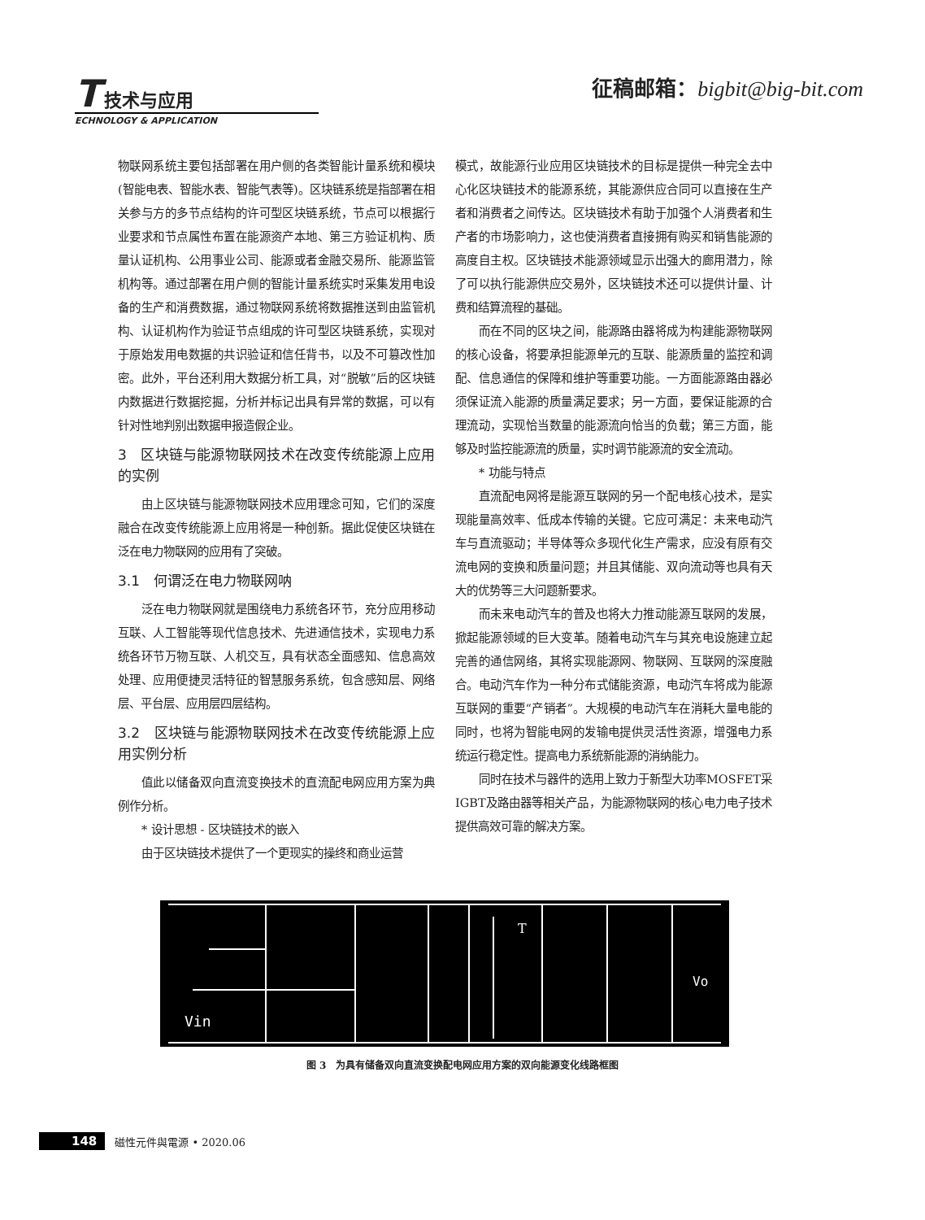T 技术与应用
ECHNOLOGY & APPLICATION
征稿邮箱：bigbit@big-bit.com
物联网系统主要包括部署在用户侧的各类智能计量系统和模块(智能电表、智能水表、智能气表等)。区块链系统是指部署在相关参与方的多节点结构的许可型区块链系统，节点可以根据行业要求和节点属性布置在能源资产本地、第三方验证机构、质量认证机构、公用事业公司、能源或者金融交易所、能源监管机构等。通过部署在用户侧的智能计量系统实时采集发用电设备的生产和消费数据，通过物联网系统将数据推送到由监管机构、认证机构作为验证节点组成的许可型区块链系统，实现对于原始发用电数据的共识验证和信任背书，以及不可篡改性加密。此外，平台还利用大数据分析工具，对“脱敏”后的区块链内数据进行数据挖掘，分析并标记出具有异常的数据，可以有针对性地判别出数据申报造假企业。
3　区块链与能源物联网技术在改变传统能源上应用的实例
由上区块链与能源物联网技术应用理念可知，它们的深度融合在改变传统能源上应用将是一种创新。据此促使区块链在泛在电力物联网的应用有了突破。
3.1　何谓泛在电力物联网呐
泛在电力物联网就是围绕电力系统各环节，充分应用移动互联、人工智能等现代信息技术、先进通信技术，实现电力系统各环节万物互联、人机交互，具有状态全面感知、信息高效处理、应用便捷灵活特征的智慧服务系统，包含感知层、网络层、平台层、应用层四层结构。
3.2　区块链与能源物联网技术在改变传统能源上应用实例分析
值此以储备双向直流变换技术的直流配电网应用方案为典例作分析。
* 设计思想 - 区块链技术的嵌入
由于区块链技术提供了一个更现实的操终和商业运营
模式，故能源行业应用区块链技术的目标是提供一种完全去中心化区块链技术的能源系统，其能源供应合同可以直接在生产者和消费者之间传达。区块链技术有助于加强个人消费者和生产者的市场影响力，这也使消费者直接拥有购买和销售能源的高度自主权。区块链技术能源领域显示出强大的廊用潜力，除了可以执行能源供应交易外，区块链技术还可以提供计量、计费和结算流程的基础。
而在不同的区块之间，能源路由器将成为构建能源物联网的核心设备，将要承担能源单元的互联、能源质量的监控和调配、信息通信的保障和维护等重要功能。一方面能源路由器必须保证流入能源的质量满足要求；另一方面，要保证能源的合理流动，实现恰当数量的能源流向恰当的负载；第三方面，能够及时监控能源流的质量，实时调节能源流的安全流动。
* 功能与特点
直流配电网将是能源互联网的另一个配电核心技术，是实现能量高效率、低成本传输的关键。它应可满足：未来电动汽车与直流驱动；半导体等众多现代化生产需求，应没有原有交流电网的变换和质量问题；并且其储能、双向流动等也具有天大的优势等三大问题新要求。
而未来电动汽车的普及也将大力推动能源互联网的发展，掀起能源领域的巨大变革。随着电动汽车与其充电设施建立起完善的通信网络，其将实现能源网、物联网、互联网的深度融合。电动汽车作为一种分布式储能资源，电动汽车将成为能源互联网的重要“产销者”。大规模的电动汽车在消耗大量电能的同时，也将为智能电网的发输电提供灵活性资源，增强电力系统运行稳定性。提高电力系统新能源的消纳能力。
同时在技术与器件的选用上致力于新型大功率MOSFET采IGBT及路由器等相关产品，为能源物联网的核心电力电子技术提供高效可靠的解决方案。
Vin
Vo
T
图 3　为具有储备双向直流变换配电网应用方案的双向能源变化线路框图
148 磁性元件與電源 • 2020.06